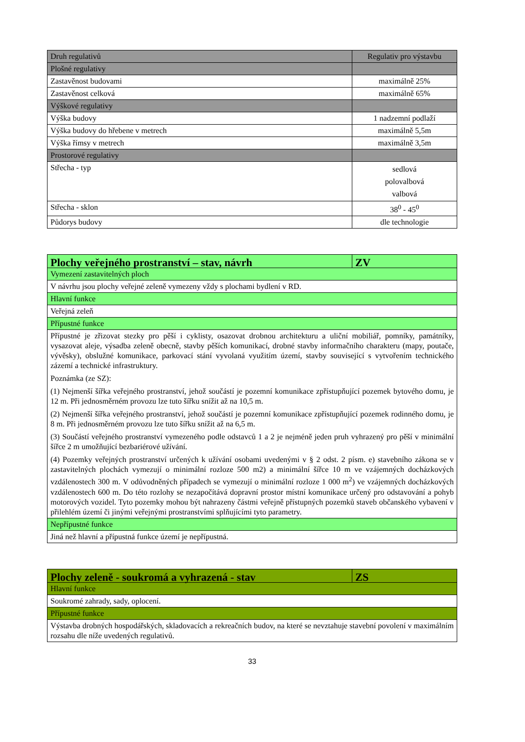| Druh regulativů | Regulativ pro výstavbu |
| Plošné regulativy | |
| Zastavěnost budovami | maximálně 25% |
| Zastavěnost celková | maximálně 65% |
| Výškové regulativy | |
| Výška budovy | 1 nadzemní podlaží |
| Výška budovy do hřebene v metrech | maximálně 5,5m |
| Výška římsy v metrech | maximálně 3,5m |
| Prostorové regulativy | |
| Střecha - typ | sedlová polovalbová valbová |
| Střecha - sklon | 38<sup>0</sup> - 45<sup>0</sup> |
| Půdorys budovy | dle technologie |
| Plochy veřejného prostranství – stav, návrh | ZV |
| Vymezení zastavitelných ploch | |
| V návrhu jsou plochy veřejné zeleně vymezeny vždy s plochami bydlení v RD. | |
| Hlavní funkce | |
| Veřejná zeleň | |
| Přípustné funkce | |
| Přípustné je zřizovat stezky pro pěší i cyklisty, osazovat drobnou architekturu a uliční mobiliář, pomníky, památníky, vysazovat aleje, výsadba zeleně obecně, stavby pěších komunikací, drobné stavby informačního charakteru (mapy, poutače, vývěsky), obslužné komunikace, parkovací stání vyvolaná využitím území, stavby související s vytvořením technického zázemí a technické infrastruktury. Poznámka (ze SZ): (1) Nejmenší šířka veřejného prostranství, jehož součástí je pozemní komunikace zpřístupňující pozemek bytového domu, je 12 m. Při jednosměrném provozu lze tuto šířku snížit až na 10,5 m. (2) Nejmenší šířka veřejného prostranství, jehož součástí je pozemní komunikace zpřístupňující pozemek rodinného domu, je 8 m. Při jednosměrném provozu lze tuto šířku snížit až na 6,5 m. (3) Součástí veřejného prostranství vymezeného podle odstavců 1 a 2 je nejméně jeden pruh vyhrazený pro pěší v minimální šířce 2 m umožňující bezbariérové užívání. (4) Pozemky veřejných prostranství určených k užívání osobami uvedenými v § 2 odst. 2 písm. e) stavebního zákona se v zastavitelných plochách vymezují o minimální rozloze 500 m2) a minimální šířce 10 m ve vzájemných docházkových vzdálenostech 300 m. V odůvodněných případech se vymezují o minimální rozloze 1 000 m<sup>2</sup>) ve vzájemných docházkových vzdálenostech 600 m. Do této rozlohy se nezapočítává dopravní prostor místní komunikace určený pro odstavování a pohyb motorových vozidel. Tyto pozemky mohou být nahrazeny částmi veřejně přístupných pozemků staveb občanského vybavení v přilehlém území či jinými veřejnými prostranstvími splňujícími tyto parametry. | |
| Nepřípustné funkce | |
| Jiná než hlavní a přípustná funkce území je nepřípustná. | |
| Plochy zeleně - soukromá a vyhrazená - stav | ZS |
| Hlavní funkce | |
| Soukromé zahrady, sady, oplocení. | |
| Přípustné funkce | |
| Výstavba drobných hospodářských, skladovacích a rekreačních budov, na které se nevztahuje stavební povolení v maximálním rozsahu dle níže uvedených regulativů. | |
33